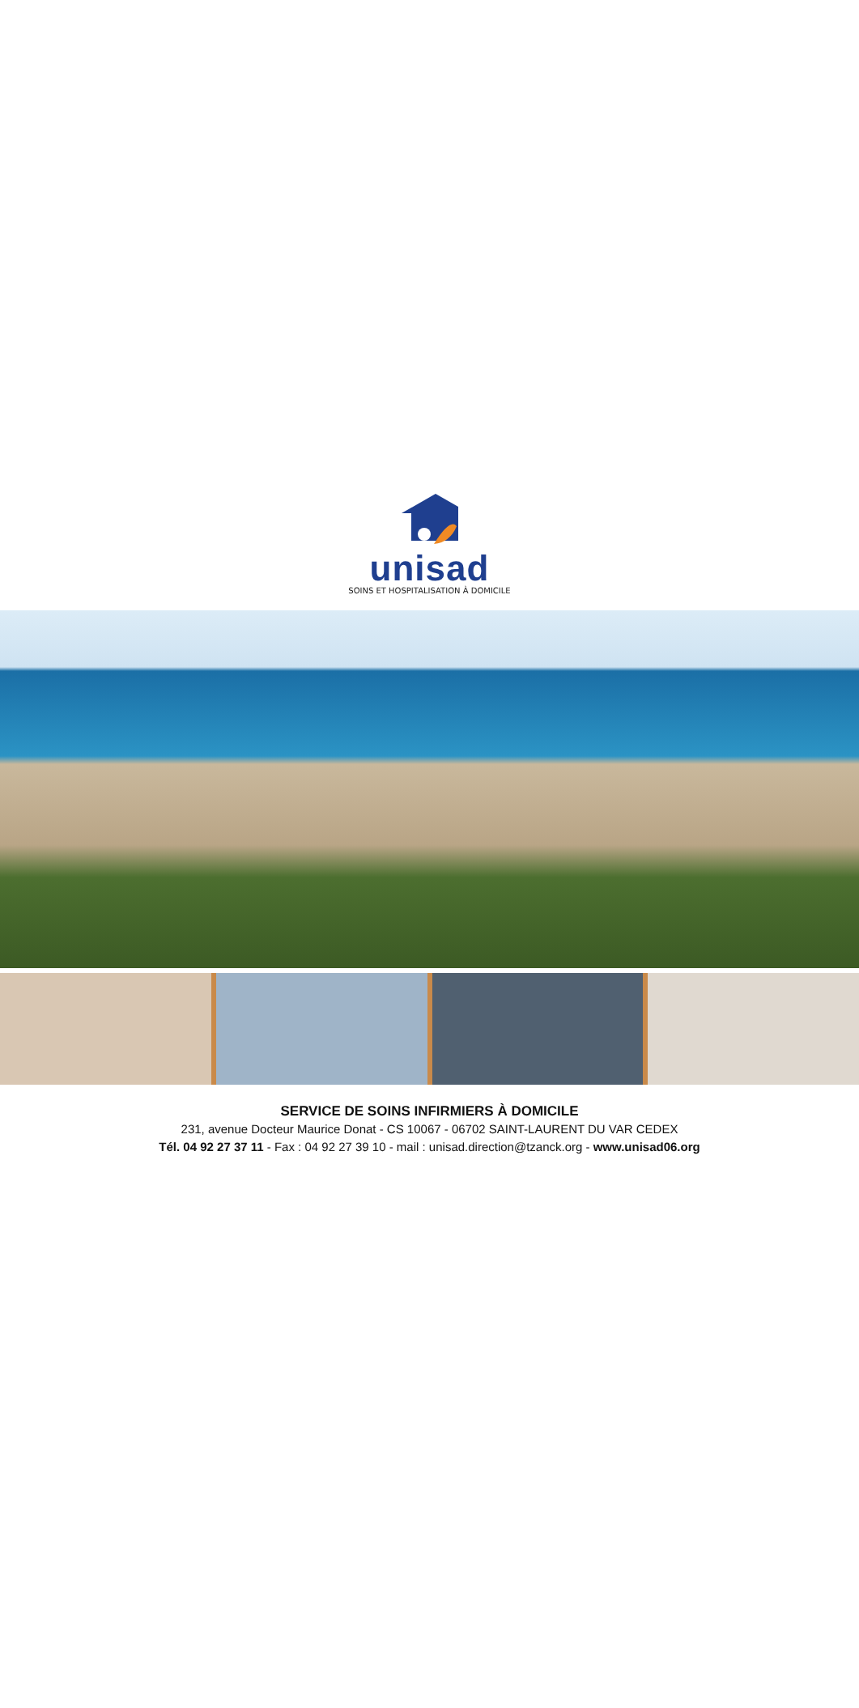unisad
SOINS ET HOSPITALISATION À DOMICILE
SERVICE DE SOINS INFIRMIERS À DOMICILE
231, avenue Docteur Maurice Donat - CS 10067 - 06702 SAINT-LAURENT DU VAR CEDEX
Tél. 04 92 27 37 11 - Fax : 04 92 27 39 10 - mail : unisad.direction@tzanck.org - www.unisad06.org